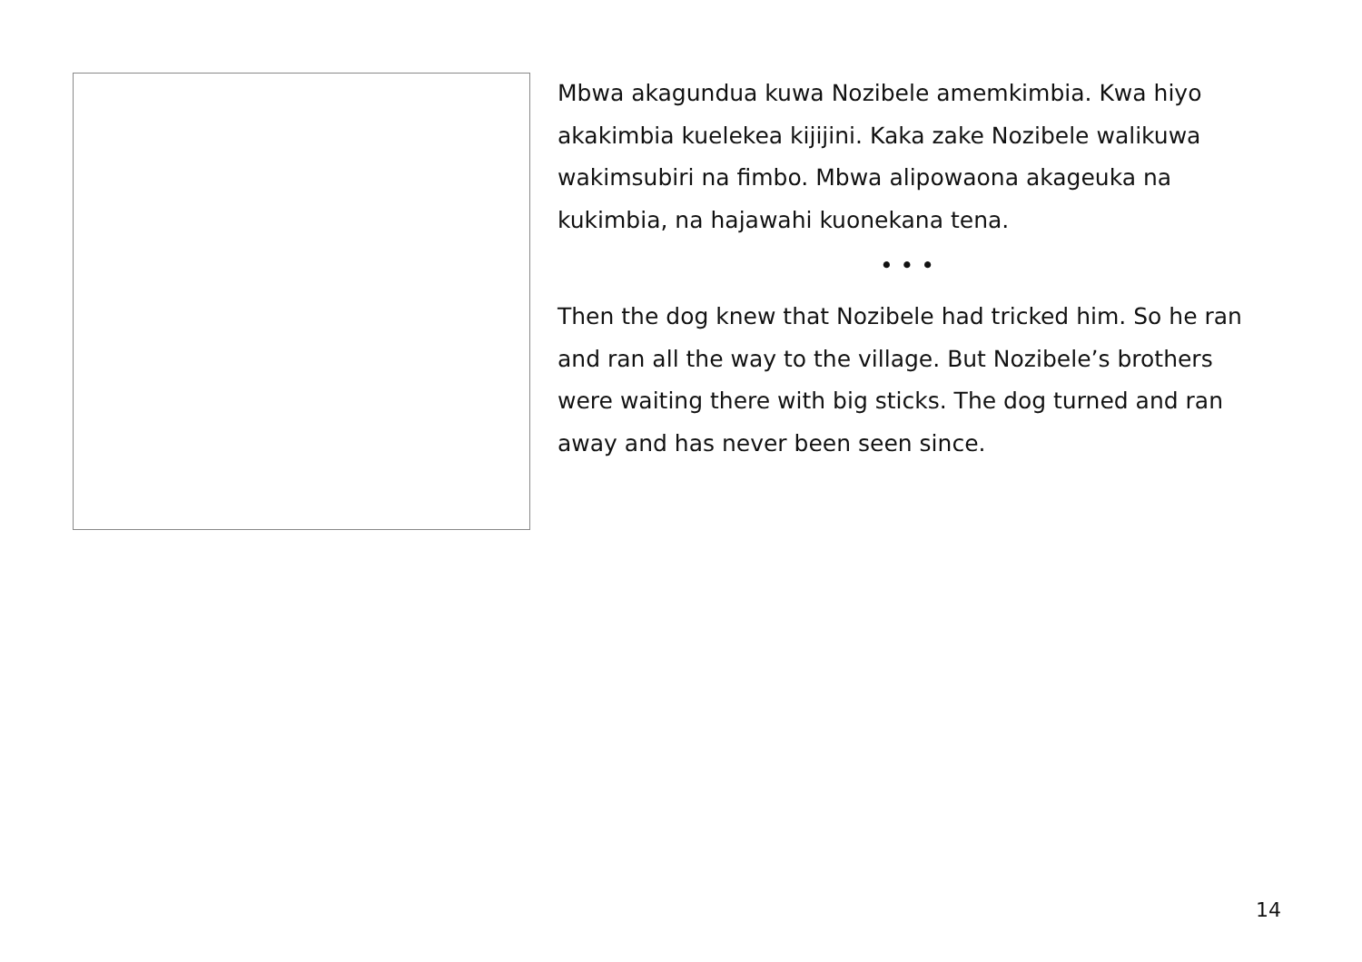Mbwa akagundua kuwa Nozibele amemkimbia. Kwa hiyo akakimbia kuelekea kijijini. Kaka zake Nozibele walikuwa wakimsubiri na fimbo. Mbwa alipowaona akageuka na kukimbia, na hajawahi kuonekana tena.
• • •
Then the dog knew that Nozibele had tricked him. So he ran and ran all the way to the village. But Nozibele’s brothers were waiting there with big sticks. The dog turned and ran away and has never been seen since.
14